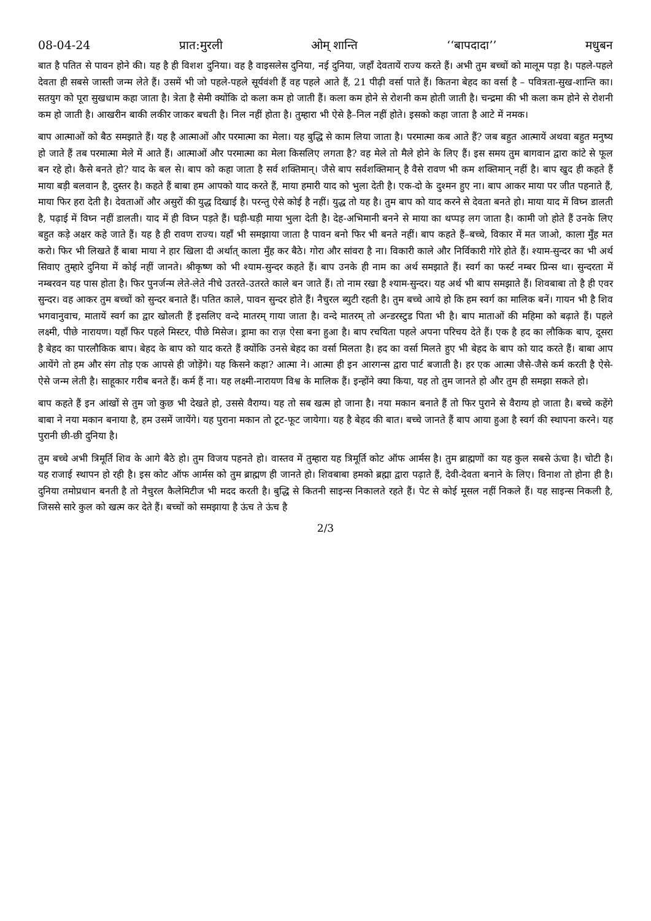08-04-24 प्रात:मुरली ओम् शान्ति ‘‘बापदादा’’ मधुबन
बात है पतित से पावन होने की। यह है ही विशश दुनिया। वह है वाइसलेस दुनिया, नई दुनिया, जहाँ देवतायें राज्य करते हैं। अभी तुम बच्चों को मालूम पड़ा है। पहले-पहले देवता ही सबसे जास्ती जन्म लेते हैं। उसमें भी जो पहले-पहले सूर्यवंशी हैं वह पहले आते हैं, 21 पीढ़ी वर्सा पाते हैं। कितना बेहद का वर्सा है – पवित्रता-सुख-शान्ति का। सतयुग को पूरा सुखधाम कहा जाता है। त्रेता है सेमी क्योंकि दो कला कम हो जाती हैं। कला कम होने से रोशनी कम होती जाती है। चन्द्रमा की भी कला कम होने से रोशनी कम हो जाती है। आखरीन बाकी लकीर जाकर बचती है। निल नहीं होता है। तुम्हारा भी ऐसे है–निल नहीं होते। इसको कहा जाता है आटे में नमक।
बाप आत्माओं को बैठ समझाते हैं। यह है आत्माओं और परमात्मा का मेला। यह बुद्धि से काम लिया जाता है। परमात्मा कब आते हैं? जब बहुत आत्मायें अथवा बहुत मनुष्य हो जाते हैं तब परमात्मा मेले में आते हैं। आत्माओं और परमात्मा का मेला किसलिए लगता है? वह मेले तो मैले होने के लिए हैं। इस समय तुम बागवान द्वारा कांटे से फूल बन रहे हो। कैसे बनते हो? याद के बल से। बाप को कहा जाता है सर्व शक्तिमान्। जैसे बाप सर्वशक्तिमान् है वैसे रावण भी कम शक्तिमान् नहीं है। बाप खुद ही कहते हैं माया बड़ी बलवान है, दुस्तर है। कहते हैं बाबा हम आपको याद करते हैं, माया हमारी याद को भुला देती है। एक-दो के दुश्मन हुए ना। बाप आकर माया पर जीत पहनाते हैं, माया फिर हरा देती है। देवताओं और असुरों की युद्ध दिखाई है। परन्तु ऐसे कोई है नहीं। युद्ध तो यह है। तुम बाप को याद करने से देवता बनते हो। माया याद में विघ्न डालती है, पढ़ाई में विघ्न नहीं डालती। याद में ही विघ्न पड़ते हैं। घड़ी-घड़ी माया भुला देती है। देह-अभिमानी बनने से माया का थप्पड़ लग जाता है। कामी जो होते हैं उनके लिए बहुत कड़े अक्षर कहे जाते हैं। यह है ही रावण राज्य। यहाँ भी समझाया जाता है पावन बनो फिर भी बनते नहीं। बाप कहते हैं–बच्चे, विकार में मत जाओ, काला मुँह मत करो। फिर भी लिखते हैं बाबा माया ने हार खिला दी अर्थात् काला मुँह कर बैठे। गोरा और सांवरा है ना। विकारी काले और निर्विकारी गोरे होते हैं। श्याम-सुन्दर का भी अर्थ सिवाए तुम्हारे दुनिया में कोई नहीं जानते। श्रीकृष्ण को भी श्याम-सुन्दर कहते हैं। बाप उनके ही नाम का अर्थ समझाते हैं। स्वर्ग का फर्स्ट नम्बर प्रिन्स था। सुन्दरता में नम्बरवन यह पास होता है। फिर पुनर्जन्म लेते-लेते नीचे उतरते-उतरते काले बन जाते हैं। तो नाम रखा है श्याम-सुन्दर। यह अर्थ भी बाप समझाते हैं। शिवबाबा तो है ही एवर सुन्दर। वह आकर तुम बच्चों को सुन्दर बनाते हैं। पतित काले, पावन सुन्दर होते हैं। नैचुरल ब्युटी रहती है। तुम बच्चे आये हो कि हम स्वर्ग का मालिक बनें। गायन भी है शिव भगवानुवाच, मातायें स्वर्ग का द्वार खोलती हैं इसलिए वन्दे मातरम् गाया जाता है। वन्दे मातरम् तो अन्डरस्टुड पिता भी है। बाप माताओं की महिमा को बढ़ाते हैं। पहले लक्ष्मी, पीछे नारायण। यहाँ फिर पहले मिस्टर, पीछे मिसेज। ड्रामा का राज़ ऐसा बना हुआ है। बाप रचयिता पहले अपना परिचय देते हैं। एक है हद का लौकिक बाप, दूसरा है बेहद का पारलौकिक बाप। बेहद के बाप को याद करते हैं क्योंकि उनसे बेहद का वर्सा मिलता है। हद का वर्सा मिलते हुए भी बेहद के बाप को याद करते हैं। बाबा आप आयेंगे तो हम और संग तोड़ एक आपसे ही जोड़ेंगे। यह किसने कहा? आत्मा ने। आत्मा ही इन आरगन्स द्वारा पार्ट बजाती है। हर एक आत्मा जैसे-जैसे कर्म करती है ऐसे-ऐसे जन्म लेती है। साहूकार गरीब बनते हैं। कर्म हैं ना। यह लक्ष्मी-नारायण विश्व के मालिक हैं। इन्होंने क्या किया, यह तो तुम जानते हो और तुम ही समझा सकते हो।
बाप कहते हैं इन आंखों से तुम जो कुछ भी देखते हो, उससे वैराग्य। यह तो सब खत्म हो जाना है। नया मकान बनाते हैं तो फिर पुराने से वैराग्य हो जाता है। बच्चे कहेंगे बाबा ने नया मकान बनाया है, हम उसमें जायेंगे। यह पुराना मकान तो टूट-फूट जायेगा। यह है बेहद की बात। बच्चे जानते हैं बाप आया हुआ है स्वर्ग की स्थापना करने। यह पुरानी छी-छी दुनिया है।
तुम बच्चे अभी त्रिमूर्ति शिव के आगे बैठे हो। तुम विजय पहनते हो। वास्तव में तुम्हारा यह त्रिमूर्ति कोट ऑफ आर्मस है। तुम ब्राह्मणों का यह कुल सबसे ऊंचा है। चोटी है। यह राजाई स्थापन हो रही है। इस कोट ऑफ आर्मस को तुम ब्राह्मण ही जानते हो। शिवबाबा हमको ब्रह्मा द्वारा पढ़ाते हैं, देवी-देवता बनाने के लिए। विनाश तो होना ही है। दुनिया तमोप्रधान बनती है तो नैचुरल कैलेमिटीज भी मदद करती है। बुद्धि से कितनी साइन्स निकालते रहते हैं। पेट से कोई मूसल नहीं निकले हैं। यह साइन्स निकली है, जिससे सारे कुल को खत्म कर देते हैं। बच्चों को समझाया है ऊंच ते ऊंच है
2/3